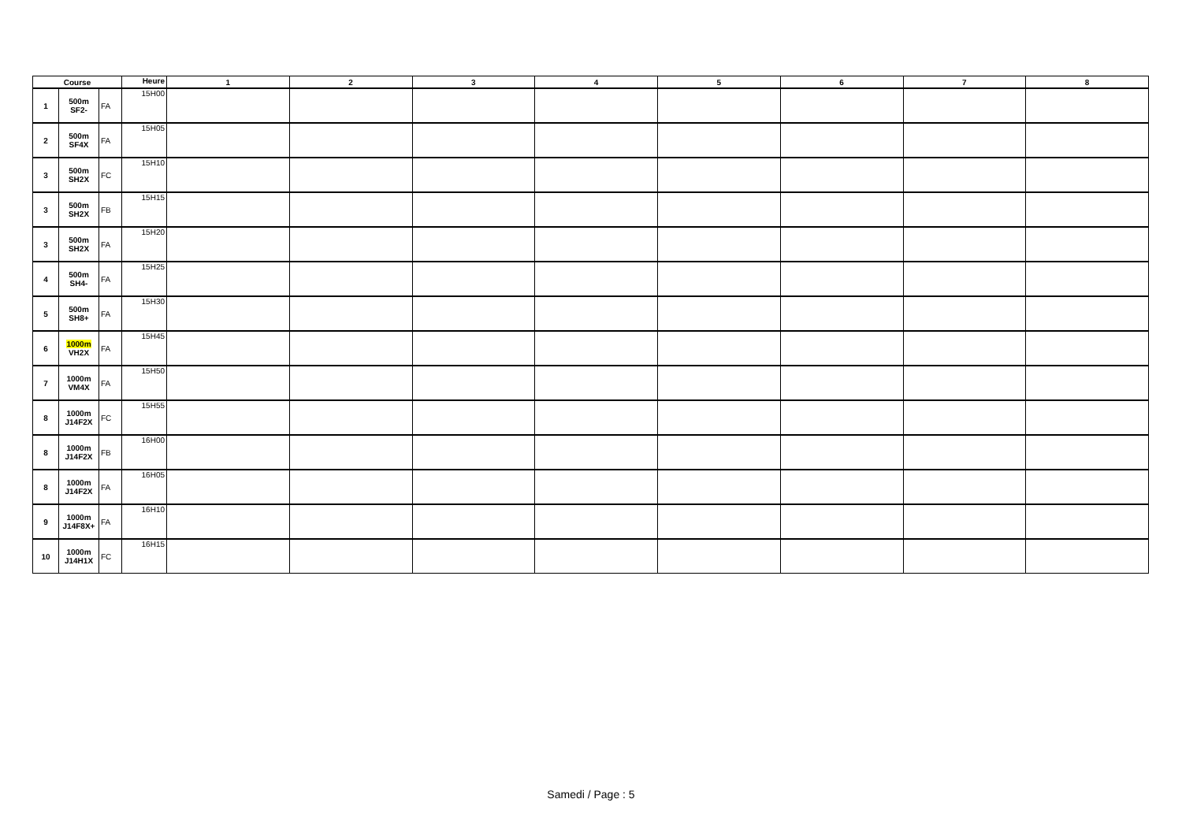| Course | | | Heure | 1 | 2 | 3 | 4 | 5 | 6 | 7 | 8 |
| --- | --- | --- | --- | --- | --- | --- | --- | --- | --- | --- | --- |
| 1 | 500m SF2- | FA | 15H00 | | | | | | | | |
| 2 | 500m SF4X | FA | 15H05 | | | | | | | | |
| 3 | 500m SH2X | FC | 15H10 | | | | | | | | |
| 3 | 500m SH2X | FB | 15H15 | | | | | | | | |
| 3 | 500m SH2X | FA | 15H20 | | | | | | | | |
| 4 | 500m SH4- | FA | 15H25 | | | | | | | | |
| 5 | 500m SH8+ | FA | 15H30 | | | | | | | | |
| 6 | 1000m VH2X | FA | 15H45 | | | | | | | | |
| 7 | 1000m VM4X | FA | 15H50 | | | | | | | | |
| 8 | 1000m J14F2X | FC | 15H55 | | | | | | | | |
| 8 | 1000m J14F2X | FB | 16H00 | | | | | | | | |
| 8 | 1000m J14F2X | FA | 16H05 | | | | | | | | |
| 9 | 1000m J14F8X+ | FA | 16H10 | | | | | | | | |
| 10 | 1000m J14H1X | FC | 16H15 | | | | | | | | |
Samedi / Page : 5